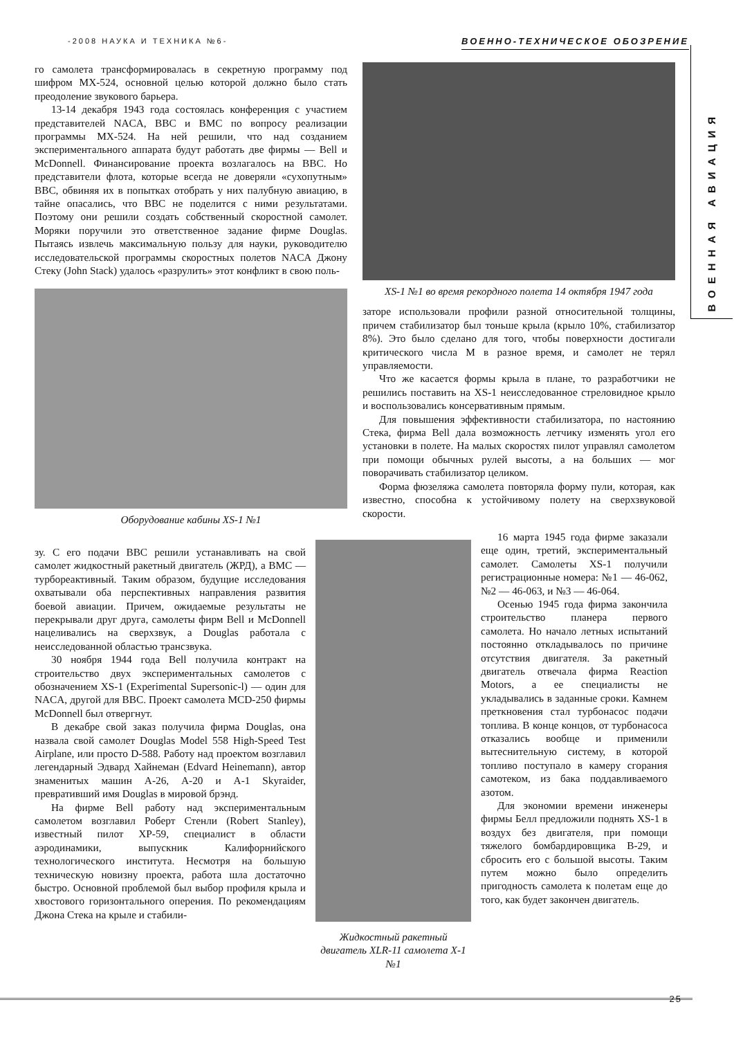-2008 НАУКА И ТЕХНИКА №6- ВОЕННО-ТЕХНИЧЕСКОЕ ОБОЗРЕНИЕ
ВОЕННАЯ АВИАЦИЯ
го самолета трансформировалась в секретную программу под шифром MX-524, основной целью которой должно было стать преодоление звукового барьера.
13-14 декабря 1943 года состоялась конференция с участием представителей NACA, ВВС и ВМС по вопросу реализации программы MX-524. На ней решили, что над созданием экспериментального аппарата будут работать две фирмы — Bell и McDonnell. Финансирование проекта возлагалось на ВВС. Но представители флота, которые всегда не доверяли «сухопутным» ВВС, обвиняя их в попытках отобрать у них палубную авиацию, в тайне опасались, что ВВС не поделится с ними результатами. Поэтому они решили создать собственный скоростной самолет. Моряки поручили это ответственное задание фирме Douglas. Пытаясь извлечь максимальную пользу для науки, руководителю исследовательской программы скоростных полетов NACA Джону Стеку (John Stack) удалось «разрулить» этот конфликт в свою поль-
Оборудование кабины XS-1 №1
XS-1 №1 во время рекордного полета 14 октября 1947 года
заторе использовали профили разной относительной толщины, причем стабилизатор был тоньше крыла (крыло 10%, стабилизатор 8%). Это было сделано для того, чтобы поверхности достигали критического числа М в разное время, и самолет не терял управляемости.
Что же касается формы крыла в плане, то разработчики не решились поставить на XS-1 неисследованное стреловидное крыло и воспользовались консервативным прямым.
Для повышения эффективности стабилизатора, по настоянию Стека, фирма Bell дала возможность летчику изменять угол его установки в полете. На малых скоростях пилот управлял самолетом при помощи обычных рулей высоты, а на больших — мог поворачивать стабилизатор целиком.
Форма фюзеляжа самолета повторяла форму пули, которая, как известно, способна к устойчивому полету на сверхзвуковой скорости.
зу. С его подачи ВВС решили устанавливать на свой самолет жидкостный ракетный двигатель (ЖРД), а ВМС — турбореактивный. Таким образом, будущие исследования охватывали оба перспективных направления развития боевой авиации. Причем, ожидаемые результаты не перекрывали друг друга, самолеты фирм Bell и McDonnell нацеливались на сверхзвук, а Douglas работала с неисследованной областью трансзвука.
30 ноября 1944 года Bell получила контракт на строительство двух экспериментальных самолетов с обозначением XS-1 (Experimental Supersonic-l) — один для NACA, другой для ВВС. Проект самолета MCD-250 фирмы McDonnell был отвергнут.
В декабре свой заказ получила фирма Douglas, она назвала свой самолет Douglas Model 558 High-Speed Test Airplane, или просто D-588. Работу над проектом возглавил легендарный Эдвард Хайнеман (Edvard Heinemann), автор знаменитых машин А-26, А-20 и А-1 Skyraider, превративший имя Douglas в мировой брэнд.
На фирме Bell работу над экспериментальным самолетом возглавил Роберт Стенли (Robert Stanley), известный пилот ХР-59, специалист в области аэродинамики, выпускник Калифорнийского технологического института. Несмотря на большую техническую новизну проекта, работа шла достаточно быстро. Основной проблемой был выбор профиля крыла и хвостового горизонтального оперения. По рекомендациям Джона Стека на крыле и стабили-
Жидкостный ракетный двигатель XLR-11 самолета Х-1 №1
16 марта 1945 года фирме заказали еще один, третий, экспериментальный самолет. Самолеты XS-1 получили регистрационные номера: №1 — 46-062, №2 — 46-063, и №3 — 46-064.
Осенью 1945 года фирма закончила строительство планера первого самолета. Но начало летных испытаний постоянно откладывалось по причине отсутствия двигателя. За ракетный двигатель отвечала фирма Reaction Motors, а ее специалисты не укладывались в заданные сроки. Камнем преткновения стал турбонасос подачи топлива. В конце концов, от турбонасоса отказались вообще и применили вытеснительную систему, в которой топливо поступало в камеру сгорания самотеком, из бака поддавливаемого азотом.
Для экономии времени инженеры фирмы Белл предложили поднять XS-1 в воздух без двигателя, при помощи тяжелого бомбардировщика B-29, и сбросить его с большой высоты. Таким путем можно было определить пригодность самолета к полетам еще до того, как будет закончен двигатель.
25